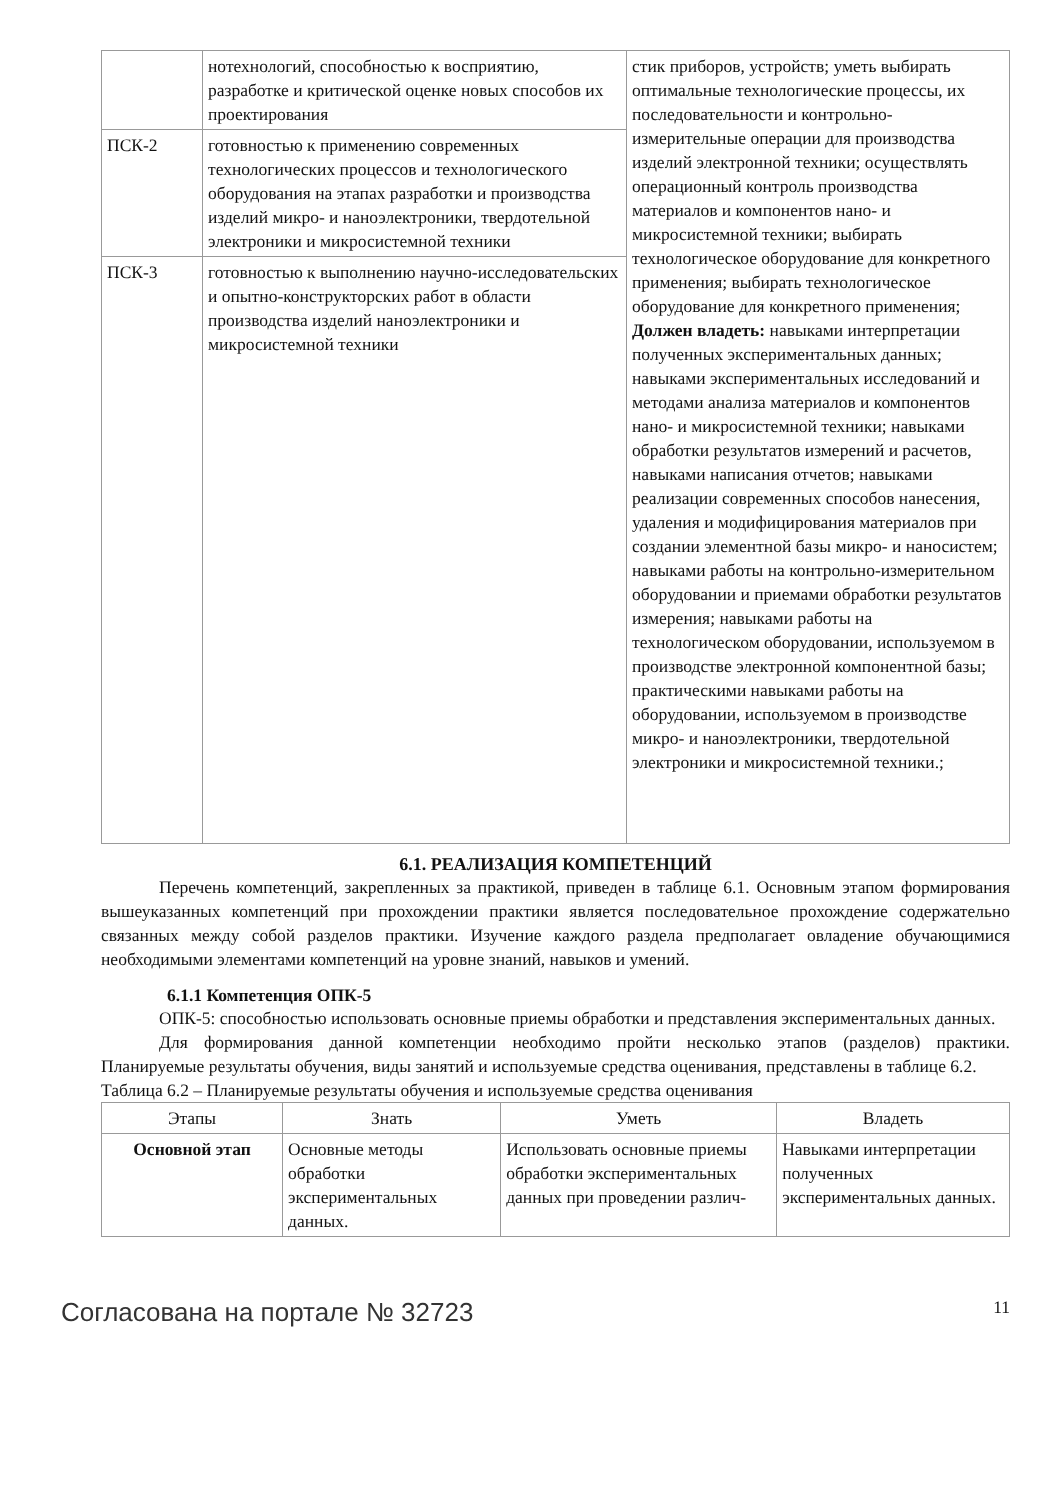| | нотехнологий, способностью к восприятию, разработке и критической оценке новых способов их проектирования | стик приборов, устройств; уметь выбирать оптимальные технологические процессы, их последовательности и контрольно-измерительные операции для производства изделий электронной техники; осуществлять операционный контроль производства материалов и компонентов нано- и микросистемной техники; выбирать технологическое оборудование для конкретного применения; выбирать технологическое оборудование для конкретного применения; Должен владеть: навыками интерпретации полученных экспериментальных данных; навыками экспериментальных исследований и методами анализа материалов и компонентов нано- и микросистемной техники; навыками обработки результатов измерений и расчетов, навыками написания отчетов; навыками реализации современных способов нанесения, удаления и модифицирования материалов при создании элементной базы микро- и наносистем; навыками работы на контрольно-измерительном оборудовании и приемами обработки результатов измерения; навыками работы на технологическом оборудовании, используемом в производстве электронной компонентной базы; практическими навыками работы на оборудовании, используемом в производстве микро- и наноэлектроники, твердотельной электроники и микросистемной техники.; |
| ПСК-2 | готовностью к применению современных технологических процессов и технологического оборудования на этапах разработки и производства изделий микро- и наноэлектроники, твердотельной электроники и микросистемной техники | |
| ПСК-3 | готовностью к выполнению научно-исследовательских и опытно-конструкторских работ в области производства изделий наноэлектроники и микросистемной техники | |
6.1. РЕАЛИЗАЦИЯ КОМПЕТЕНЦИЙ
Перечень компетенций, закрепленных за практикой, приведен в таблице 6.1. Основным этапом формирования вышеуказанных компетенций при прохождении практики является последовательное прохождение содержательно связанных между собой разделов практики. Изучение каждого раздела предполагает овладение обучающимися необходимыми элементами компетенций на уровне знаний, навыков и умений.
6.1.1 Компетенция ОПК-5
ОПК-5: способностью использовать основные приемы обработки и представления экспериментальных данных.
Для формирования данной компетенции необходимо пройти несколько этапов (разделов) практики. Планируемые результаты обучения, виды занятий и используемые средства оценивания, представлены в таблице 6.2.
Таблица 6.2 – Планируемые результаты обучения и используемые средства оценивания
| Этапы | Знать | Уметь | Владеть |
| --- | --- | --- | --- |
| Основной этап | Основные методы обработки экспериментальных данных. | Использовать основные приемы обработки экспериментальных данных при проведении различ- | Навыками интерпретации полученных экспериментальных данных. |
Согласована на портале № 32723 11